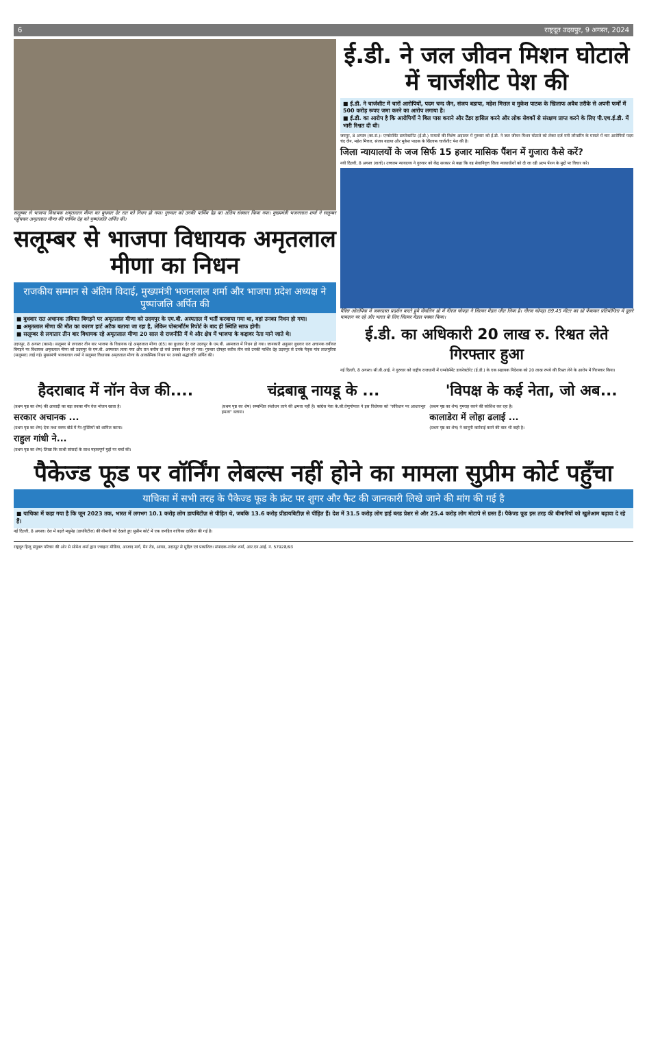6 राष्ट्रदूत उदयपुर, 9 अगस्त, 2024
सलूम्बर से भाजपा विधायक अमृतलाल मीणा का बुधवार देर रात को निधन हो गया। गुरुवार को उनकी पार्थिव देह का अंतिम संस्कार किया गया। मुख्यमंत्री भजनलाल शर्मा ने सलूम्बर पहुँचकर अमृतलाल मीणा की पार्थिव देह को पुष्पांजलि अर्पित की।
सलूम्बर से भाजपा विधायक अमृतलाल मीणा का निधन
राजकीय सम्मान से अंतिम विदाई, मुख्यमंत्री भजनलाल शर्मा और भाजपा प्रदेश अध्यक्ष ने पुष्पांजलि अर्पित की
■ बुधवार रात अचानक तबियत बिगड़ने पर अमृतलाल मीणा को उदयपुर के एम.बी. अस्पताल में भर्ती करवाया गया था, वहां उनका निधन हो गया।
■ अमृतलाल मीणा की मौत का कारण हार्ट अटैक बताया जा रहा है, लेकिन पोस्टमॉर्टम रिपोर्ट के बाद ही स्थिति साफ होगी।
■ सलूम्बर से लगातार तीन बार विधायक रहे अमृतलाल मीणा 20 साल से राजनीति में थे और क्षेत्र में भाजपा के कद्दावर नेता माने जाते थे।
उदयपुर, 8 अगस्त (कासं)। सलूम्बर से लगातार तीन बार भाजपा के विधायक रहे अमृतलाल मीणा (65) का बुधवार देर रात उदयपुर के एम.बी. अस्पताल में निधन हो गया। जानकारी अनुसार बुधवार रात अचानक तबीयत बिगड़ने पर विधायक अमृतलाल मीणा को उदयपुर के एम.बी. अस्पताल लाया गया और रात करीब दो बजे उनका निधन हो गया। गुरुवार दोपहर करीब तीन बजे उनकी पार्थिव देह उदयपुर से उनके पैतृक गांव लालपुरिया (सलूम्बर) लाई गई। मुख्यमंत्री भजनलाल शर्मा ने सलूम्बर विधायक अमृतलाल मीणा के आकस्मिक निधन पर उनको श्रद्धांजलि अर्पित की।
ई.डी. ने जल जीवन मिशन घोटाले में चार्जशीट पेश की
■ ई.डी. ने चार्जशीट में चारों आरोपियों, पदम चन्द जैन, संजय बडाया, महेश मित्तल व मुकेश पाठक के खिलाफ अवैध तरीके से अपनी फर्मों में 500 करोड़ रूपए जमा करने का आरोप लगाया है।
■ ई.डी. का आरोप है कि आरोपियों ने बिल पास कराने और टैंडर हासिल करने और लोक सेवकों से संरक्षण प्राप्त करने के लिए पी.एच.ई.डी. में भारी रिश्वत दी थी।
जयपुर, 8 अगस्त (का.सं.)। एन्फोर्समेंट डायरेक्टोरेट (ई.डी.) मामलों की विशेष अदालत में गुरुवार को ई.डी. ने जल जीवन मिशन घोटाले को लेकर दर्ज मनी लॉन्डरिंग के मामले में चार आरोपियों पदम चंद जैन, महेश मित्तल, संजय बडाया और मुकेश पाठक के खिलाफ चार्जशीट पेश की है।
जिला न्यायालयों के जज सिर्फ 15 हजार मासिक पैंशन में गुजारा कैसे करें?
नयी दिल्ली, 8 अगस्त (वार्ता)। उच्चतम न्यायालय ने गुरुवार को केंद्र सरकार से कहा कि वह सेवानिवृत्त जिला न्यायाधीशों को दी जा रही अल्प पेंशन के मुद्दों पर विचार करे।
पैरिस ओलंपिक में जबरदस्त प्रदर्शन करते हुये जैवलिन थ्रो में नीरज चोपड़ा ने सिल्वर मैडल जीत लिया है। नीरज चोपड़ा 89.45 मीटर का थ्रो फेंककर प्रतियोगिता में दूसरे पायदान पर रहे और भारत के लिए सिल्वर मैडल पक्का किया।
ई.डी. का अधिकारी 20 लाख रु. रिश्वत लेते गिरफ्तार हुआ
नई दिल्ली, 8 अगस्त। सी.बी.आई. ने गुरुवार को राष्ट्रीय राजधानी में एन्फोर्समेंट डायरेक्टोरेट (ई.डी.) के एक सहायक निदेशक को 20 लाख रुपये की रिश्वत लेने के आरोप में गिरफ्तार किया।
हैदराबाद में नॉन वेज की....
(प्रथम पृष्ठ का शेष) की आबादी का बड़ा तबका नॉन वेज भोजन खाता है।
सरकार अचानक ...
(प्रथम पृष्ठ का शेष) देना तथा वक्फ बोर्ड में गैर-मुस्लिमों को शामिल करना।
राहुल गांधी ने...
(प्रथम पृष्ठ का शेष) लिखा कि साथी सांसदों के साथ महत्वपूर्ण मुद्दों पर चर्चा की।
चंद्रबाबू नायडू के ...
(प्रथम पृष्ठ का शेष) सम्बन्धित संशोधन लाने की क्षमता नहीं है। कांग्रेस नेता के.सी.वेणुगोपाल ने इस विधेयक को "संविधान पर आधारभूत हमला" बताया।
'विपक्ष के कई नेता, जो अब...
(प्रथम पृष्ठ का शेष) गुमराह करने की कोशिश कर रहा है।
कालाडेरा में लोहा ढलाई ...
(प्रथम पृष्ठ का शेष) ने कानूनी कार्रवाई करने की बात भी कही है।
पैकेज्ड फूड पर वॉर्निंग लेबल्स नहीं होने का मामला सुप्रीम कोर्ट पहुँचा
याचिका में सभी तरह के पैकेज्ड फूड के फ्रंट पर शुगर और फैट की जानकारी लिखे जाने की मांग की गई है
■ याचिका में कहा गया है कि जून 2023 तक, भारत में लगभग 10.1 करोड़ लोग डायबिटीज़ से पीड़ित थे, जबकि 13.6 करोड़ प्रीडायबिटीज़ से पीड़ित हैं। देश में 31.5 करोड़ लोग हाई ब्लड प्रेशर से और 25.4 करोड़ लोग मोटापे से ग्रस्त हैं। पैकेज्ड फूड इस तरह की बीमारियों को खुलेआम बढ़ावा दे रहे हैं।
नई दिल्ली, 8 अगस्त। देश में बढ़ते मधुमेह (डायबिटीज) की बीमारी को देखते हुए सुप्रीम कोर्ट में एक जनहित याचिका दाखिल की गई है।
राष्ट्रदूत हिन्दु संयुक्त परिवार की ओर से सोमेश शर्मा द्वारा ज्वाइन्ट मीडिया, आजाद मार्ग, मैन रोड, आयड, उदयपुर से मुद्रित एवं प्रकाशित। संपादक-राजेश शर्मा, आर.एन.आई. नं. 57928/93